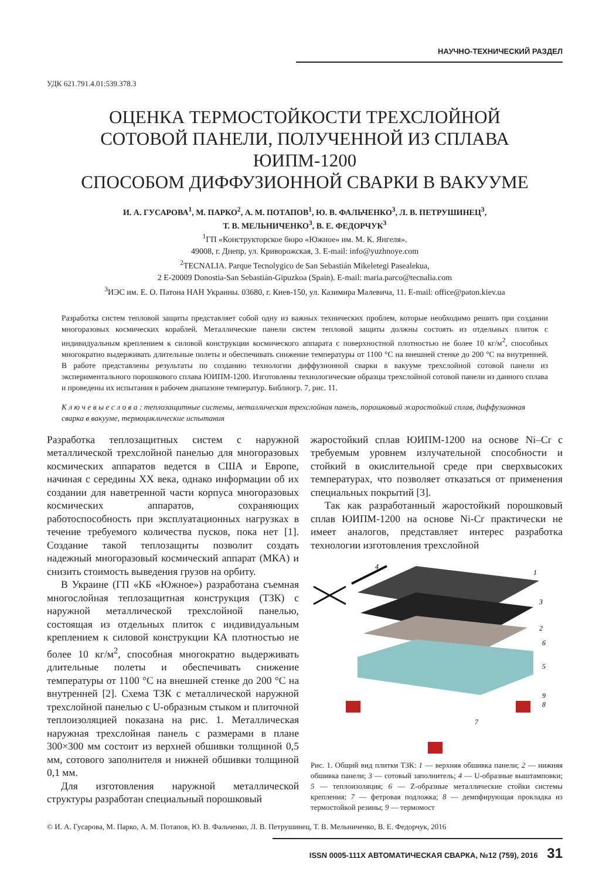НАУЧНО-ТЕХНИЧЕСКИЙ РАЗДЕЛ
УДК 621.791.4.01:539.378.3
ОЦЕНКА ТЕРМОСТОЙКОСТИ ТРЕХСЛОЙНОЙ
СОТОВОЙ ПАНЕЛИ, ПОЛУЧЕННОЙ ИЗ СПЛАВА ЮИПМ-1200
СПОСОБОМ ДИФФУЗИОННОЙ СВАРКИ В ВАКУУМЕ
И. А. ГУСАРОВА<sup>1</sup>, М. ПАРКО<sup>2</sup>, А. М. ПОТАПОВ<sup>1</sup>, Ю. В. ФАЛЬЧЕНКО<sup>3</sup>, Л. В. ПЕТРУШИНЕЦ<sup>3</sup>,
Т. В. МЕЛЬНИЧЕНКО<sup>3</sup>, В. Е. ФЕДОРЧУК<sup>3</sup>
<sup>1</sup> ГП «Конструкторское бюро «Южное» им. М. К. Янгеля».
49008, г. Днепр, ул. Криворожская, 3. E-mail: info@yuzhnoye.com
<sup>2</sup> TECNALIA. Parque Tecnolygico de San Sebastián Mikeletegi Pasealekua,
2 E-20009 Donostia-San Sebastián-Gipuzkoa (Spain). E-mail: maria.parco@tecnalia.com
<sup>3</sup> ИЭС им. Е. О. Патона НАН Украины. 03680, г. Киев-150, ул. Казимира Малевича, 11. E-mail: office@paton.kiev.ua
Разработка систем тепловой защиты представляет собой одну из важных технических проблем, которые необходимо решить при создании многоразовых космических кораблей. Металлические панели систем тепловой защиты должны состоять из отдельных плиток с индивидуальным креплением к силовой конструкции космического аппарата с поверхностной плотностью не более 10 кг/м<sup>2</sup>, способных многократно выдерживать длительные полеты и обеспечивать снижение температуры от 1100 °С на внешней стенке до 200 °С на внутренней. В работе представлены результаты по созданию технологии диффузионной сварки в вакууме трехслойной сотовой панели из экспериментального порошкового сплава ЮИПМ-1200. Изготовлены технологические образцы трехслойной сотовой панели из данного сплава и проведены их испытания в рабочем диапазоне температур. Библиогр. 7, рис. 11.
К л ю ч е в ы е с л о в а : теплозащитные системы, металлическая трехслойная панель, порошковый жаростойкий сплав, диффузионная сварка в вакууме, термоциклические испытания
Разработка теплозащитных систем с наружной металлической трехслойной панелью для многоразовых космических аппаратов ведется в США и Европе, начиная с середины XX века, однако информации об их создании для наветренной части корпуса многоразовых космических аппаратов, сохраняющих работоспособность при эксплуатационных нагрузках в течение требуемого количества пусков, пока нет [1]. Создание такой теплозащиты позволит создать надежный многоразовый космический аппарат (МКА) и снизить стоимость выведения грузов на орбиту.
В Украине (ГП «КБ «Южное») разработана съемная многослойная теплозащитная конструкция (ТЗК) с наружной металлической трехслойной панелью, состоящая из отдельных плиток с индивидуальным креплением к силовой конструкции КА плотностью не более 10 кг/м<sup>2</sup>, способная многократно выдерживать длительные полеты и обеспечивать снижение температуры от 1100 °С на внешней стенке до 200 °С на внутренней [2]. Схема ТЗК с металлической наружной трехслойной панелью с U-образным стыком и плиточной теплоизоляцией показана на рис. 1. Металлическая наружная трехслойная панель с размерами в плане 300×300 мм состоит из верхней обшивки толщиной 0,5 мм, сотового заполнителя и нижней обшивки толщиной 0,1 мм.
Для изготовления наружной металлической структуры разработан специальный порошковый
жаростойкий сплав ЮИПМ-1200 на основе Ni–Cr с требуемым уровнем излучательной способности и стойкий в окислительной среде при сверхвысоких температурах, что позволяет отказаться от применения специальных покрытий [3].
Так как разработанный жаростойкий порошковый сплав ЮИПМ-1200 на основе Ni-Cr практически не имеет аналогов, представляет интерес разработка технологии изготовления трехслойной
4
1
3
2
6
5
9
8
7
Рис. 1. Общий вид плитки ТЗК: 1 — верхняя обшивка панели; 2 — нижняя обшивка панели; 3 — сотовый заполнитель; 4 — U-образные выштамповки; 5 — теплоизоляция; 6 — Z-образные металлические стойки системы крепления; 7 — фетровая подложка; 8 — демпфирующая прокладка из термостойкой резины; 9 — термомост
© И. А. Гусарова, М. Парко, А. М. Потапов, Ю. В. Фальченко, Л. В. Петрушинец, Т. В. Мельниченко, В. Е. Федорчук, 2016
ISSN 0005-111X АВТОМАТИЧЕСКАЯ СВАРКА, №12 (759), 2016 31